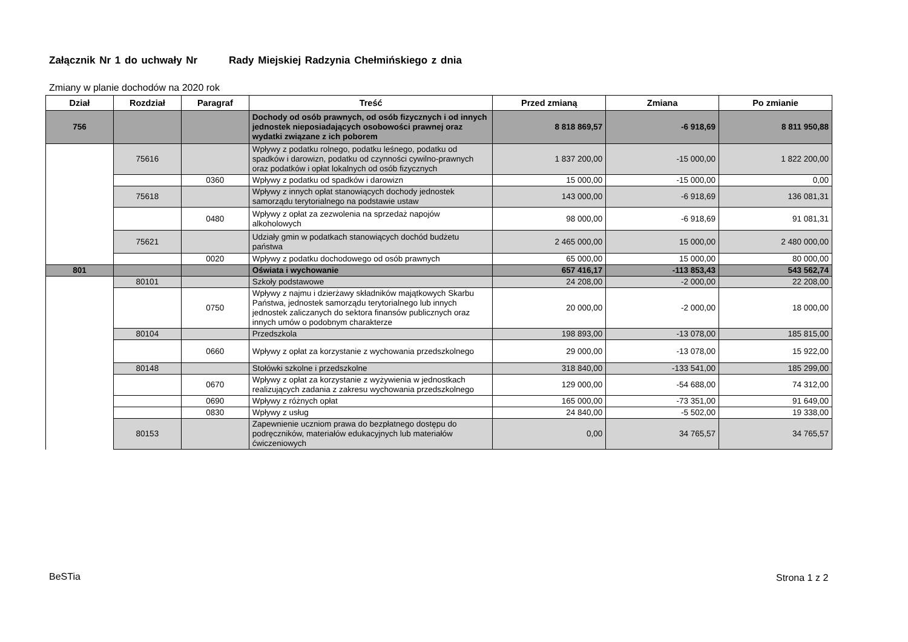Załącznik Nr 1 do uchwały Nr Rady Miejskiej Radzynia Chełmińskiego z dnia
Zmiany w planie dochodów na 2020 rok
| Dział | Rozdział | Paragraf | Treść | Przed zmianą | Zmiana | Po zmianie |
| --- | --- | --- | --- | --- | --- | --- |
| 756 | | | Dochody od osób prawnych, od osób fizycznych i od innych jednostek nieposiadających osobowości prawnej oraz wydatki związane z ich poborem | 8 818 869,57 | -6 918,69 | 8 811 950,88 |
| | 75616 | | Wpływy z podatku rolnego, podatku leśnego, podatku od spadków i darowizn, podatku od czynności cywilno-prawnych oraz podatków i opłat lokalnych od osób fizycznych | 1 837 200,00 | -15 000,00 | 1 822 200,00 |
| | | 0360 | Wpływy z podatku od spadków i darowizn | 15 000,00 | -15 000,00 | 0,00 |
| | 75618 | | Wpływy z innych opłat stanowiących dochody jednostek samorządu terytorialnego na podstawie ustaw | 143 000,00 | -6 918,69 | 136 081,31 |
| | | 0480 | Wpływy z opłat za zezwolenia na sprzedaż napojów alkoholowych | 98 000,00 | -6 918,69 | 91 081,31 |
| | 75621 | | Udziały gmin w podatkach stanowiących dochód budżetu państwa | 2 465 000,00 | 15 000,00 | 2 480 000,00 |
| | | 0020 | Wpływy z podatku dochodowego od osób prawnych | 65 000,00 | 15 000,00 | 80 000,00 |
| 801 | | | Oświata i wychowanie | 657 416,17 | -113 853,43 | 543 562,74 |
| | 80101 | | Szkoły podstawowe | 24 208,00 | -2 000,00 | 22 208,00 |
| | | 0750 | Wpływy z najmu i dzierżawy składników majątkowych Skarbu Państwa, jednostek samorządu terytorialnego lub innych jednostek zaliczanych do sektora finansów publicznych oraz innych umów o podobnym charakterze | 20 000,00 | -2 000,00 | 18 000,00 |
| | 80104 | | Przedszkola | 198 893,00 | -13 078,00 | 185 815,00 |
| | | 0660 | Wpływy z opłat za korzystanie z wychowania przedszkolnego | 29 000,00 | -13 078,00 | 15 922,00 |
| | 80148 | | Stołówki szkolne i przedszkolne | 318 840,00 | -133 541,00 | 185 299,00 |
| | | 0670 | Wpływy z opłat za korzystanie z wyżywienia w jednostkach realizujących zadania z zakresu wychowania przedszkolnego | 129 000,00 | -54 688,00 | 74 312,00 |
| | | 0690 | Wpływy z różnych opłat | 165 000,00 | -73 351,00 | 91 649,00 |
| | | 0830 | Wpływy z usług | 24 840,00 | -5 502,00 | 19 338,00 |
| | 80153 | | Zapewnienie uczniom prawa do bezpłatnego dostępu do podręczników, materiałów edukacyjnych lub materiałów ćwiczeniowych | 0,00 | 34 765,57 | 34 765,57 |
BeSTia Strona 1 z 2